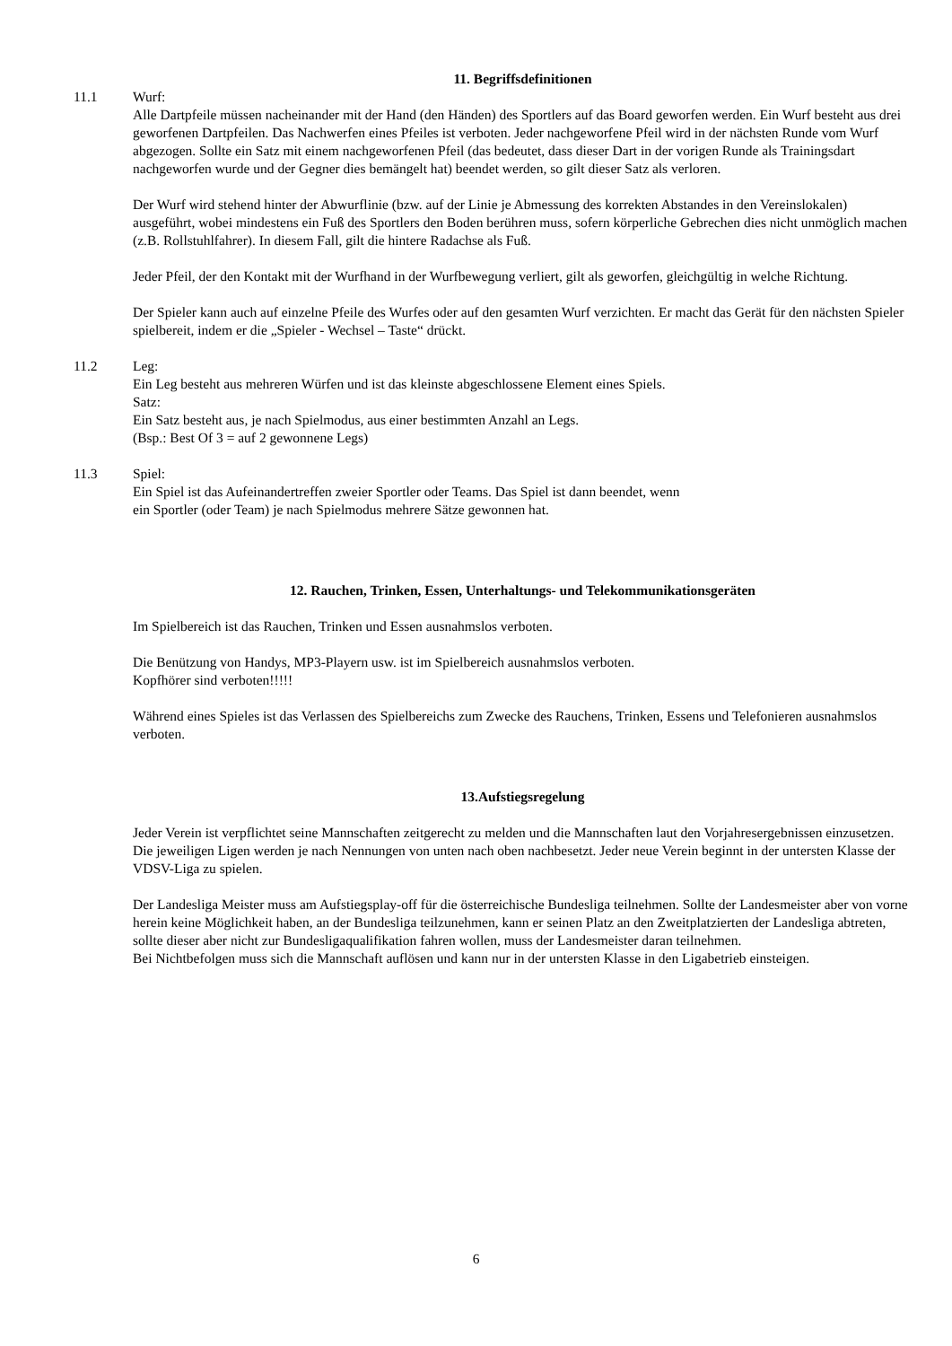11. Begriffsdefinitionen
11.1 Wurf:
Alle Dartpfeile müssen nacheinander mit der Hand (den Händen) des Sportlers auf das Board geworfen werden. Ein Wurf besteht aus drei geworfenen Dartpfeilen. Das Nachwerfen eines Pfeiles ist verboten. Jeder nachgeworfene Pfeil wird in der nächsten Runde vom Wurf abgezogen. Sollte ein Satz mit einem nachgeworfenen Pfeil (das bedeutet, dass dieser Dart in der vorigen Runde als Trainingsdart nachgeworfen wurde und der Gegner dies bemängelt hat) beendet werden, so gilt dieser Satz als verloren.
Der Wurf wird stehend hinter der Abwurflinie (bzw. auf der Linie je Abmessung des korrekten Abstandes in den Vereinslokalen) ausgeführt, wobei mindestens ein Fuß des Sportlers den Boden berühren muss, sofern körperliche Gebrechen dies nicht unmöglich machen (z.B. Rollstuhlfahrer). In diesem Fall, gilt die hintere Radachse als Fuß.
Jeder Pfeil, der den Kontakt mit der Wurfhand in der Wurfbewegung verliert, gilt als geworfen, gleichgültig in welche Richtung.
Der Spieler kann auch auf einzelne Pfeile des Wurfes oder auf den gesamten Wurf verzichten. Er macht das Gerät für den nächsten Spieler spielbereit, indem er die „Spieler - Wechsel – Taste“ drückt.
11.2 Leg:
Ein Leg besteht aus mehreren Würfen und ist das kleinste abgeschlossene Element eines Spiels.
Satz:
Ein Satz besteht aus, je nach Spielmodus, aus einer bestimmten Anzahl an Legs.
(Bsp.: Best Of 3 = auf 2 gewonnene Legs)
11.3 Spiel:
Ein Spiel ist das Aufeinandertreffen zweier Sportler oder Teams. Das Spiel ist dann beendet, wenn
ein Sportler (oder Team) je nach Spielmodus mehrere Sätze gewonnen hat.
12. Rauchen, Trinken, Essen, Unterhaltungs- und Telekommunikationsgeräten
Im Spielbereich ist das Rauchen, Trinken und Essen ausnahmslos verboten.
Die Benützung von Handys, MP3-Playern usw. ist im Spielbereich ausnahmslos verboten.
Kopfhörer sind verboten!!!!!
Während eines Spieles ist das Verlassen des Spielbereichs zum Zwecke des Rauchens, Trinken, Essens und Telefonieren ausnahmslos verboten.
13.Aufstiegsregelung
Jeder Verein ist verpflichtet seine Mannschaften zeitgerecht zu melden und die Mannschaften laut den Vorjahresergebnissen einzusetzen. Die jeweiligen Ligen werden je nach Nennungen von unten nach oben nachbesetzt. Jeder neue Verein beginnt in der untersten Klasse der VDSV-Liga zu spielen.
Der Landesliga Meister muss am Aufstiegsplay-off für die österreichische Bundesliga teilnehmen. Sollte der Landesmeister aber von vorne herein keine Möglichkeit haben, an der Bundesliga teilzunehmen, kann er seinen Platz an den Zweitplatzierten der Landesliga abtreten, sollte dieser aber nicht zur Bundesligaqualifikation fahren wollen, muss der Landesmeister daran teilnehmen.
Bei Nichtbefolgen muss sich die Mannschaft auflösen und kann nur in der untersten Klasse in den Ligabetrieb einsteigen.
6